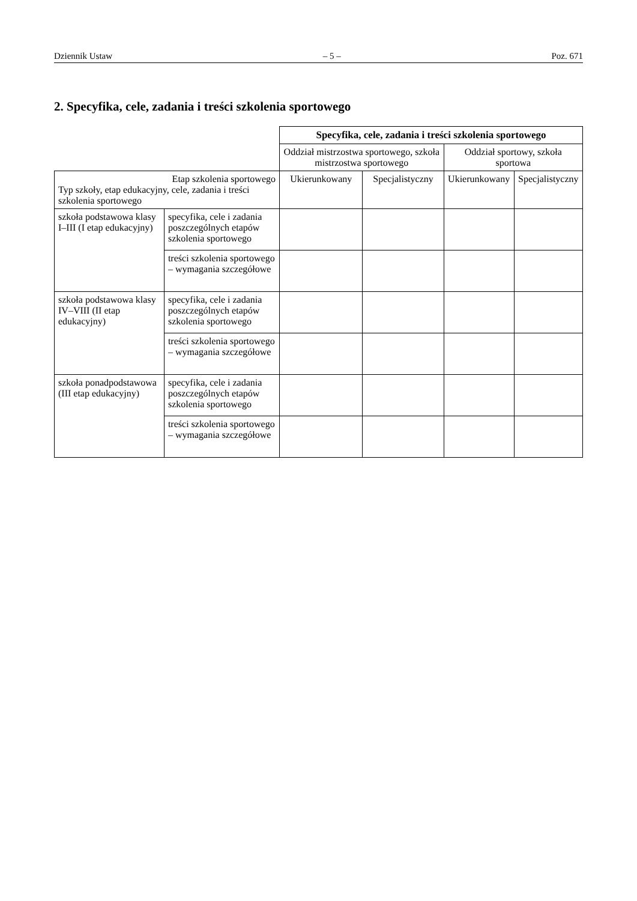Dziennik Ustaw – 5 – Poz. 671
2. Specyfika, cele, zadania i treści szkolenia sportowego
| | | Specyfika, cele, zadania i treści szkolenia sportowego | | | |
| --- | --- | --- | --- | --- | --- |
| | | Oddział mistrzostwa sportowego, szkoła mistrzostwa sportowego | | Oddział sportowy, szkoła sportowa | |
| Etap szkolenia sportowego Typ szkoły, etap edukacyjny, cele, zadania i treści szkolenia sportowego | | Ukierunkowany | Specjalistyczny | Ukierunkowany | Specjalistyczny |
| szkoła podstawowa klasy I–III (I etap edukacyjny) | specyfika, cele i zadania poszczególnych etapów szkolenia sportowego | | | | |
| | treści szkolenia sportowego – wymagania szczegółowe | | | | |
| szkoła podstawowa klasy IV–VIII (II etap edukacyjny) | specyfika, cele i zadania poszczególnych etapów szkolenia sportowego | | | | |
| | treści szkolenia sportowego – wymagania szczegółowe | | | | |
| szkoła ponadpodstawowa (III etap edukacyjny) | specyfika, cele i zadania poszczególnych etapów szkolenia sportowego | | | | |
| | treści szkolenia sportowego – wymagania szczegółowe | | | | |